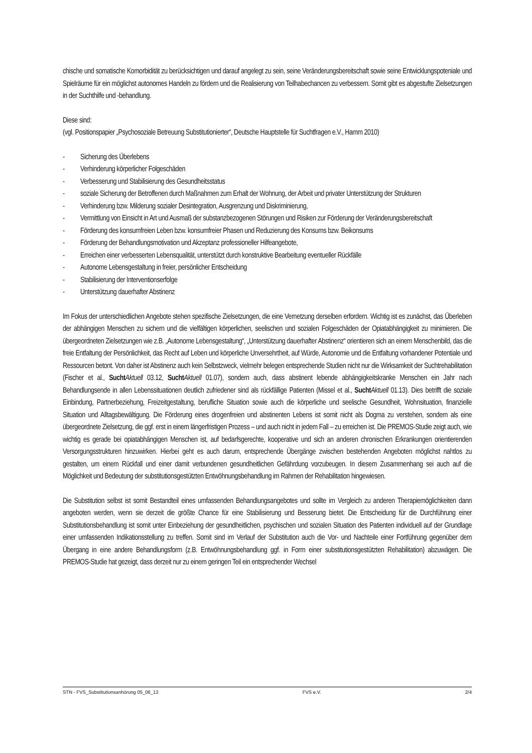chische und somatische Komorbidität zu berücksichtigen und darauf angelegt zu sein, seine Veränderungsbereitschaft sowie seine Entwicklungspoteniale und Spielräume für ein möglichst autonomes Handeln zu fördern und die Realisierung von Teilhabechancen zu verbessern. Somit gibt es abgestufte Zielsetzungen in der Suchthilfe und -behandlung.
Diese sind:
(vgl. Positionspapier „Psychosoziale Betreuung Substitutionierter“, Deutsche Hauptstelle für Suchtfragen e.V., Hamm 2010)
- Sicherung des Überlebens
- Verhinderung körperlicher Folgeschäden
- Verbesserung und Stabilisierung des Gesundheitsstatus
- soziale Sicherung der Betroffenen durch Maßnahmen zum Erhalt der Wohnung, der Arbeit und privater Unterstützung der Strukturen
- Verhinderung bzw. Milderung sozialer Desintegration, Ausgrenzung und Diskriminierung,
- Vermittlung von Einsicht in Art und Ausmaß der substanzbezogenen Störungen und Risiken zur Förderung der Veränderungsbereitschaft
- Förderung des konsumfreien Leben bzw. konsumfreier Phasen und Reduzierung des Konsums bzw. Beikonsums
- Förderung der Behandlungsmotivation und Akzeptanz professioneller Hilfeangebote,
- Erreichen einer verbesserten Lebensqualität, unterstützt durch konstruktive Bearbeitung eventueller Rückfälle
- Autonome Lebensgestaltung in freier, persönlicher Entscheidung
- Stabilisierung der Interventionserfolge
- Unterstützung dauerhafter Abstinenz
Im Fokus der unterschiedlichen Angebote stehen spezifische Zielsetzungen, die eine Vernetzung derselben erfordern. Wichtig ist es zunächst, das Überleben der abhängigen Menschen zu sichern und die vielfältigen körperlichen, seelischen und sozialen Folgeschäden der Opiatabhängigkeit zu minimieren. Die übergeordneten Zielsetzungen wie z.B. „Autonome Lebensgestaltung“, „Unterstützung dauerhafter Abstinenz“ orientieren sich an einem Menschenbild, das die freie Entfaltung der Persönlichkeit, das Recht auf Leben und körperliche Unversehrtheit, auf Würde, Autonomie und die Entfaltung vorhandener Potentiale und Ressourcen betont. Von daher ist Abstinenz auch kein Selbstzweck, vielmehr belegen entsprechende Studien nicht nur die Wirksamkeit der Suchtrehabilitation (Fischer et al., Sucht Aktuell 03.12, Sucht Aktuell 01.07), sondern auch, dass abstinent lebende abhängigkeitskranke Menschen ein Jahr nach Behandlungsende in allen Lebenssituationen deutlich zufriedener sind als rückfällige Patienten (Missel et al., Sucht Aktuell 01.13). Dies betrifft die soziale Einbindung, Partnerbeziehung, Freizeitgestaltung, berufliche Situation sowie auch die körperliche und seelische Gesundheit, Wohnsituation, finanzielle Situation und Alltagsbewältigung. Die Förderung eines drogenfreien und abstinenten Lebens ist somit nicht als Dogma zu verstehen, sondern als eine übergeordnete Zielsetzung, die ggf. erst in einem längerfristigen Prozess – und auch nicht in jedem Fall – zu erreichen ist. Die PREMOS-Studie zeigt auch, wie wichtig es gerade bei opiatabhängigen Menschen ist, auf bedarfsgerechte, kooperative und sich an anderen chronischen Erkrankungen orientierenden Versorgungsstrukturen hinzuwirken. Hierbei geht es auch darum, entsprechende Übergänge zwischen bestehenden Angeboten möglichst nahtlos zu gestalten, um einem Rückfall und einer damit verbundenen gesundheitlichen Gefährdung vorzubeugen. In diesem Zusammenhang sei auch auf die Möglichkeit und Bedeutung der substitutionsgestützten Entwöhnungsbehandlung im Rahmen der Rehabilitation hingewiesen.
Die Substitution selbst ist somit Bestandteil eines umfassenden Behandlungsangebotes und sollte im Vergleich zu anderen Therapiemöglichkeiten dann angeboten werden, wenn sie derzeit die größte Chance für eine Stabilisierung und Besserung bietet. Die Entscheidung für die Durchführung einer Substitutionsbehandlung ist somit unter Einbeziehung der gesundheitlichen, psychischen und sozialen Situation des Patienten individuell auf der Grundlage einer umfassenden Indikationsstellung zu treffen. Somit sind im Verlauf der Substitution auch die Vor- und Nachteile einer Fortführung gegenüber dem Übergang in eine andere Behandlungsform (z.B. Entwöhnungsbehandlung ggf. in Form einer substitutionsgestützten Rehabilitation) abzuwägen. Die PREMOS-Studie hat gezeigt, dass derzeit nur zu einem geringen Teil ein entsprechender Wechsel
STN - FVS_Substitutionsanhörung 05_06_13 FVS e.V. 2/4